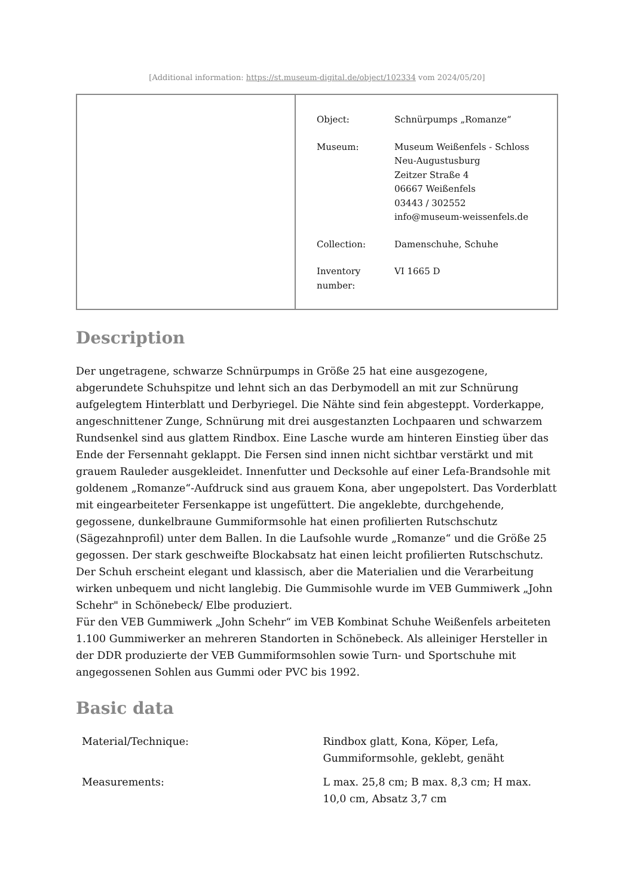[Additional information: https://st.museum-digital.de/object/102334 vom 2024/05/20]
| Object: | Schnürpumps „Romanze“ |
| Museum: | Museum Weißenfels - Schloss Neu-Augustusburg Zeitzer Straße 4 06667 Weißenfels 03443 / 302552 info@museum-weissenfels.de |
| Collection: | Damenschuhe, Schuhe |
| Inventory number: | VI 1665 D |
Description
Der ungetragene, schwarze Schnürpumps in Größe 25 hat eine ausgezogene, abgerundete Schuhspitze und lehnt sich an das Derbymodell an mit zur Schnürung aufgelegtem Hinterblatt und Derbyriegel. Die Nähte sind fein abgesteppt. Vorderkappe, angeschnittener Zunge, Schnürung mit drei ausgestanzten Lochpaaren und schwarzem Rundsenkel sind aus glattem Rindbox. Eine Lasche wurde am hinteren Einstieg über das Ende der Fersennaht geklappt. Die Fersen sind innen nicht sichtbar verstärkt und mit grauem Rauleder ausgekleidet. Innenfutter und Decksohle auf einer Lefa-Brandsohle mit goldenem „Romanze“-Aufdruck sind aus grauem Kona, aber ungepolstert. Das Vorderblatt mit eingearbeiteter Fersenkappe ist ungefüttert. Die angeklebte, durchgehende, gegossene, dunkelbraune Gummiformsohle hat einen profilierten Rutschschutz (Sägezahnprofil) unter dem Ballen. In die Laufsohle wurde „Romanze“ und die Größe 25 gegossen. Der stark geschweifte Blockabsatz hat einen leicht profilierten Rutschschutz. Der Schuh erscheint elegant und klassisch, aber die Materialien und die Verarbeitung wirken unbequem und nicht langlebig. Die Gummisohle wurde im VEB Gummiwerk „John Schehr" in Schönebeck/ Elbe produziert.
Für den VEB Gummiwerk „John Schehr“ im VEB Kombinat Schuhe Weißenfels arbeiteten 1.100 Gummiwerker an mehreren Standorten in Schönebeck. Als alleiniger Hersteller in der DDR produzierte der VEB Gummiformsohlen sowie Turn- und Sportschuhe mit angegossenen Sohlen aus Gummi oder PVC bis 1992.
Basic data
| Material/Technique: | Rindbox glatt, Kona, Köper, Lefa, Gummiformsohle, geklebt, genäht |
| Measurements: | L max. 25,8 cm; B max. 8,3 cm; H max. 10,0 cm, Absatz 3,7 cm |